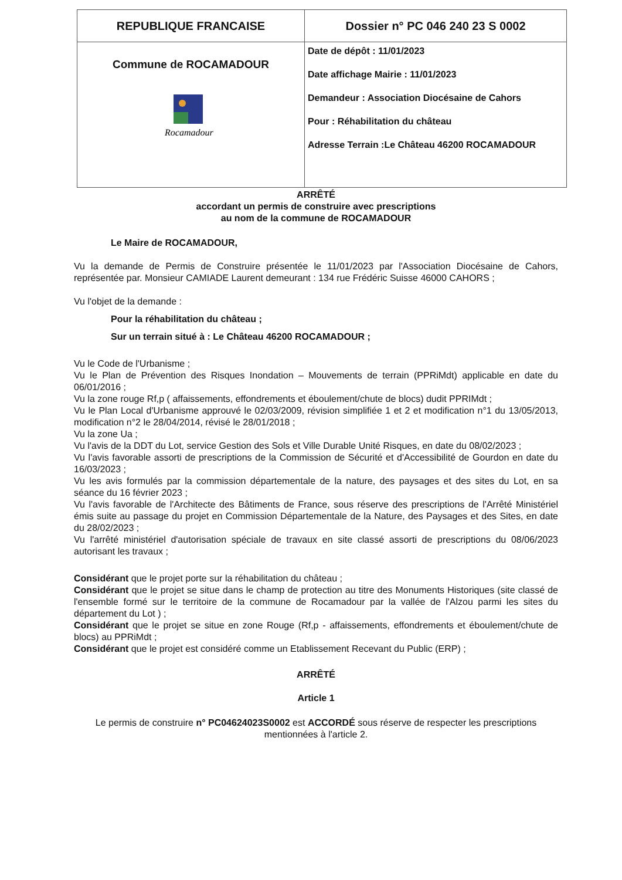| REPUBLIQUE FRANCAISE | Dossier n° PC 046 240 23 S 0002 |
| --- | --- |
| Commune de ROCAMADOUR Rocamadour | Date de dépôt : 11/01/2023 Date affichage Mairie : 11/01/2023 Demandeur : Association Diocésaine de Cahors Pour : Réhabilitation du château Adresse Terrain :Le Château 46200 ROCAMADOUR |
ARRÊTÉ
accordant un permis de construire avec prescriptions
au nom de la commune de ROCAMADOUR
Le Maire de ROCAMADOUR,
Vu la demande de Permis de Construire présentée le 11/01/2023 par l'Association Diocésaine de Cahors, représentée par. Monsieur CAMIADE Laurent demeurant : 134 rue Frédéric Suisse 46000 CAHORS ;
Vu l'objet de la demande :
Pour la réhabilitation du château ;
Sur un terrain situé à : Le Château 46200 ROCAMADOUR ;
Vu le Code de l'Urbanisme ;
Vu le Plan de Prévention des Risques Inondation – Mouvements de terrain (PPRiMdt) applicable en date du 06/01/2016 ;
Vu la zone rouge Rf,p ( affaissements, effondrements et éboulement/chute de blocs) dudit PPRIMdt ;
Vu le Plan Local d'Urbanisme approuvé le 02/03/2009, révision simplifiée 1 et 2 et modification n°1 du 13/05/2013, modification n°2 le 28/04/2014, révisé le 28/01/2018 ;
Vu la zone Ua ;
Vu l'avis de la DDT du Lot, service Gestion des Sols et Ville Durable Unité Risques, en date du 08/02/2023 ;
Vu l'avis favorable assorti de prescriptions de la Commission de Sécurité et d'Accessibilité de Gourdon en date du 16/03/2023 ;
Vu les avis formulés par la commission départementale de la nature, des paysages et des sites du Lot, en sa séance du 16 février 2023 ;
Vu l'avis favorable de l'Architecte des Bâtiments de France, sous réserve des prescriptions de l'Arrêté Ministériel émis suite au passage du projet en Commission Départementale de la Nature, des Paysages et des Sites, en date du 28/02/2023 ;
Vu l'arrêté ministériel d'autorisation spéciale de travaux en site classé assorti de prescriptions du 08/06/2023 autorisant les travaux ;
Considérant que le projet porte sur la réhabilitation du château ;
Considérant que le projet se situe dans le champ de protection au titre des Monuments Historiques (site classé de l'ensemble formé sur le territoire de la commune de Rocamadour par la vallée de l'Alzou parmi les sites du département du Lot ) ;
Considérant que le projet se situe en zone Rouge (Rf,p - affaissements, effondrements et éboulement/chute de blocs) au PPRiMdt ;
Considérant que le projet est considéré comme un Etablissement Recevant du Public (ERP) ;
ARRÊTÉ
Article 1
Le permis de construire n° PC04624023S0002 est ACCORDÉ sous réserve de respecter les prescriptions mentionnées à l'article 2.